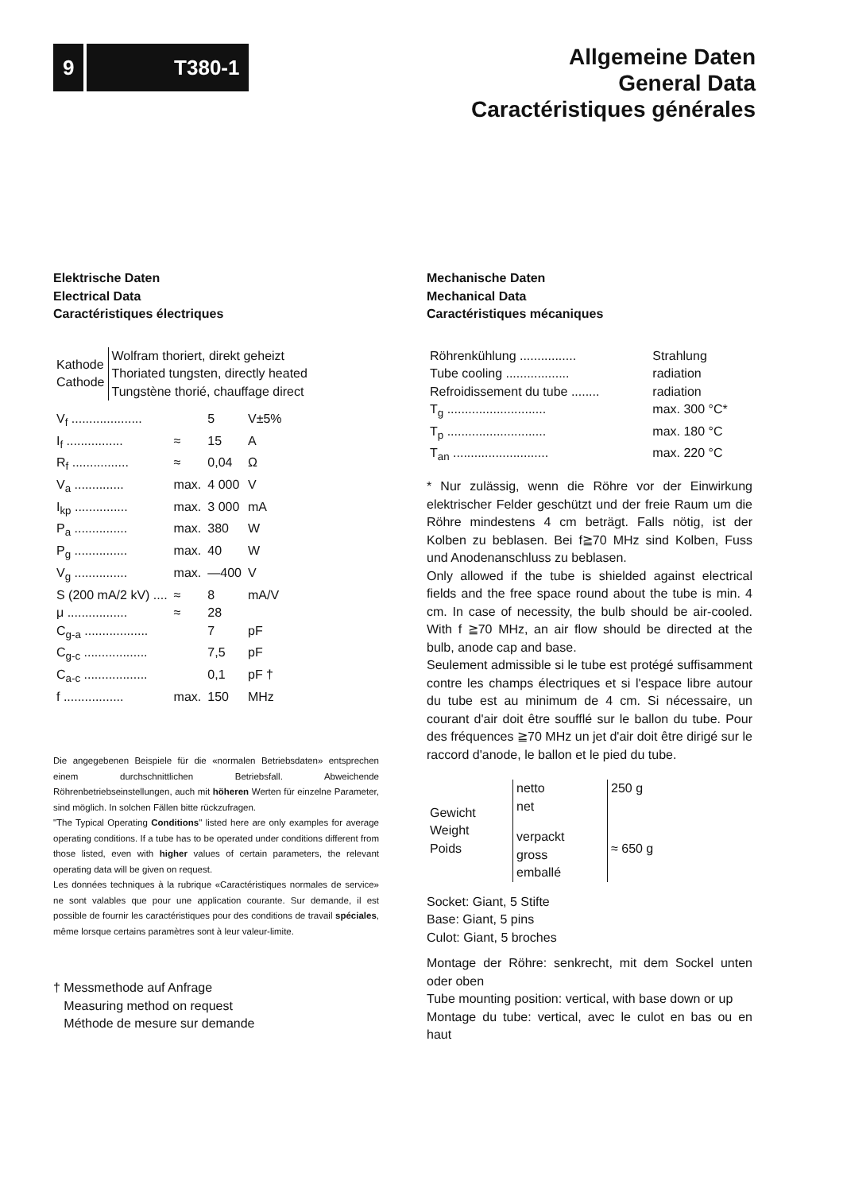9 T380-1
Allgemeine Daten
General Data
Caractéristiques générales
Elektrische Daten
Electrical Data
Caractéristiques électriques
| Kathode Cathode | Wolfram thoriert, direkt geheizt Thoriated tungsten, directly heated Tungstène thorié, chauffage direct |
| V<sub>f</sub> .................... | | 5 | V±5% |
| I<sub>f</sub> ................ | ≈ | 15 | A |
| R<sub>f</sub> ................ | ≈ | 0,04 | Ω |
| V<sub>a</sub> .............. | max. | 4 000 | V |
| I<sub>kp</sub> ............... | max. | 3 000 | mA |
| P<sub>a</sub> ............... | max. | 380 | W |
| P<sub>g</sub> ............... | max. | 40 | W |
| V<sub>g</sub> ............... | max. | —400 | V |
| S (200 mA/2 kV) .... | ≈ | 8 | mA/V |
| μ ................. | ≈ | 28 | |
| C<sub>g-a</sub> .................. | | 7 | pF |
| C<sub>g-c</sub> .................. | | 7,5 | pF |
| C<sub>a-c</sub> .................. | | 0,1 | pF † |
| f ................. | max. | 150 | MHz |
Die angegebenen Beispiele für die «normalen Betriebsdaten» entsprechen einem durchschnittlichen Betriebsfall. Abweichende Röhrenbetriebseinstellungen, auch mit höheren Werten für einzelne Parameter, sind möglich. In solchen Fällen bitte rückzufragen.
"The Typical Operating Conditions" listed here are only examples for average operating conditions. If a tube has to be operated under conditions different from those listed, even with higher values of certain parameters, the relevant operating data will be given on request.
Les données techniques à la rubrique «Caractéristiques normales de service» ne sont valables que pour une application courante. Sur demande, il est possible de fournir les caractéristiques pour des conditions de travail spéciales, même lorsque certains paramètres sont à leur valeur-limite.
† Messmethode auf Anfrage
Measuring method on request
Méthode de mesure sur demande
Mechanische Daten
Mechanical Data
Caractéristiques mécaniques
| Röhrenkühlung ................ | Strahlung |
| Tube cooling .................. | radiation |
| Refroidissement du tube ........ | radiation |
| T<sub>g</sub> ............................ | max. 300 °C* |
| T<sub>p</sub> ............................ | max. 180 °C |
| T<sub>an</sub> ........................... | max. 220 °C |
* Nur zulässig, wenn die Röhre vor der Einwirkung elektrischer Felder geschützt und der freie Raum um die Röhre mindestens 4 cm beträgt. Falls nötig, ist der Kolben zu beblasen. Bei f≧70 MHz sind Kolben, Fuss und Anodenanschluss zu beblasen.
Only allowed if the tube is shielded against electrical fields and the free space round about the tube is min. 4 cm. In case of necessity, the bulb should be air-cooled. With f ≧70 MHz, an air flow should be directed at the bulb, anode cap and base.
Seulement admissible si le tube est protégé suffisamment contre les champs électriques et si l'espace libre autour du tube est au minimum de 4 cm. Si nécessaire, un courant d'air doit être soufflé sur le ballon du tube. Pour des fréquences ≧70 MHz un jet d'air doit être dirigé sur le raccord d'anode, le ballon et le pied du tube.
| Gewicht Weight Poids | netto net | 250 g |
| | verpackt gross emballé | ≈ 650 g |
Socket: Giant, 5 Stifte
Base: Giant, 5 pins
Culot: Giant, 5 broches
Montage der Röhre: senkrecht, mit dem Sockel unten oder oben
Tube mounting position: vertical, with base down or up
Montage du tube: vertical, avec le culot en bas ou en haut